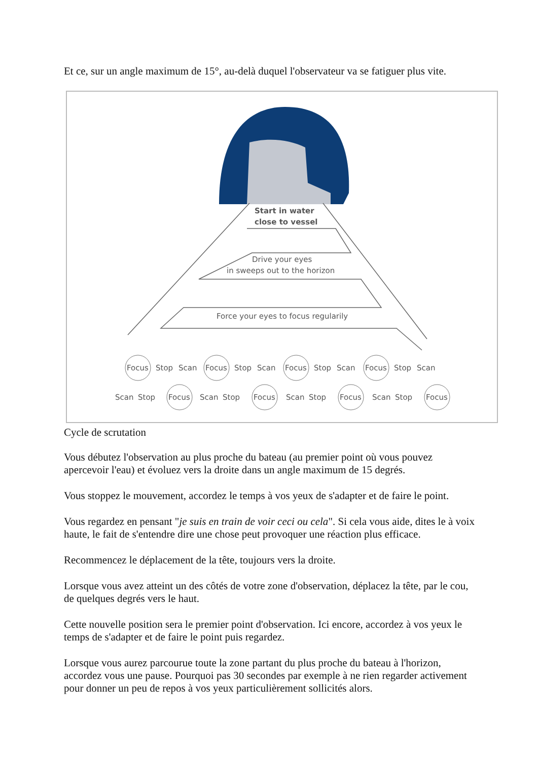Et ce, sur un angle maximum de 15°, au-delà duquel l'observateur va se fatiguer plus vite.
Start in water
close to vessel
Drive your eyes
in sweeps out to the horizon
Force your eyes to focus regularily
Focus
Stop
Scan
Focus
Stop
Scan
Focus
Stop
Scan
Focus
Stop
Scan
Scan
Stop
Focus
Scan
Stop
Focus
Scan
Stop
Focus
Scan
Stop
Focus
Cycle de scrutation
Vous débutez l'observation au plus proche du bateau (au premier point où vous pouvez apercevoir l'eau) et évoluez vers la droite dans un angle maximum de 15 degrés.
Vous stoppez le mouvement, accordez le temps à vos yeux de s'adapter et de faire le point.
Vous regardez en pensant "je suis en train de voir ceci ou cela". Si cela vous aide, dites le à voix haute, le fait de s'entendre dire une chose peut provoquer une réaction plus efficace.
Recommencez le déplacement de la tête, toujours vers la droite.
Lorsque vous avez atteint un des côtés de votre zone d'observation, déplacez la tête, par le cou, de quelques degrés vers le haut.
Cette nouvelle position sera le premier point d'observation. Ici encore, accordez à vos yeux le temps de s'adapter et de faire le point puis regardez.
Lorsque vous aurez parcourue toute la zone partant du plus proche du bateau à l'horizon, accordez vous une pause. Pourquoi pas 30 secondes par exemple à ne rien regarder activement pour donner un peu de repos à vos yeux particulièrement sollicités alors.